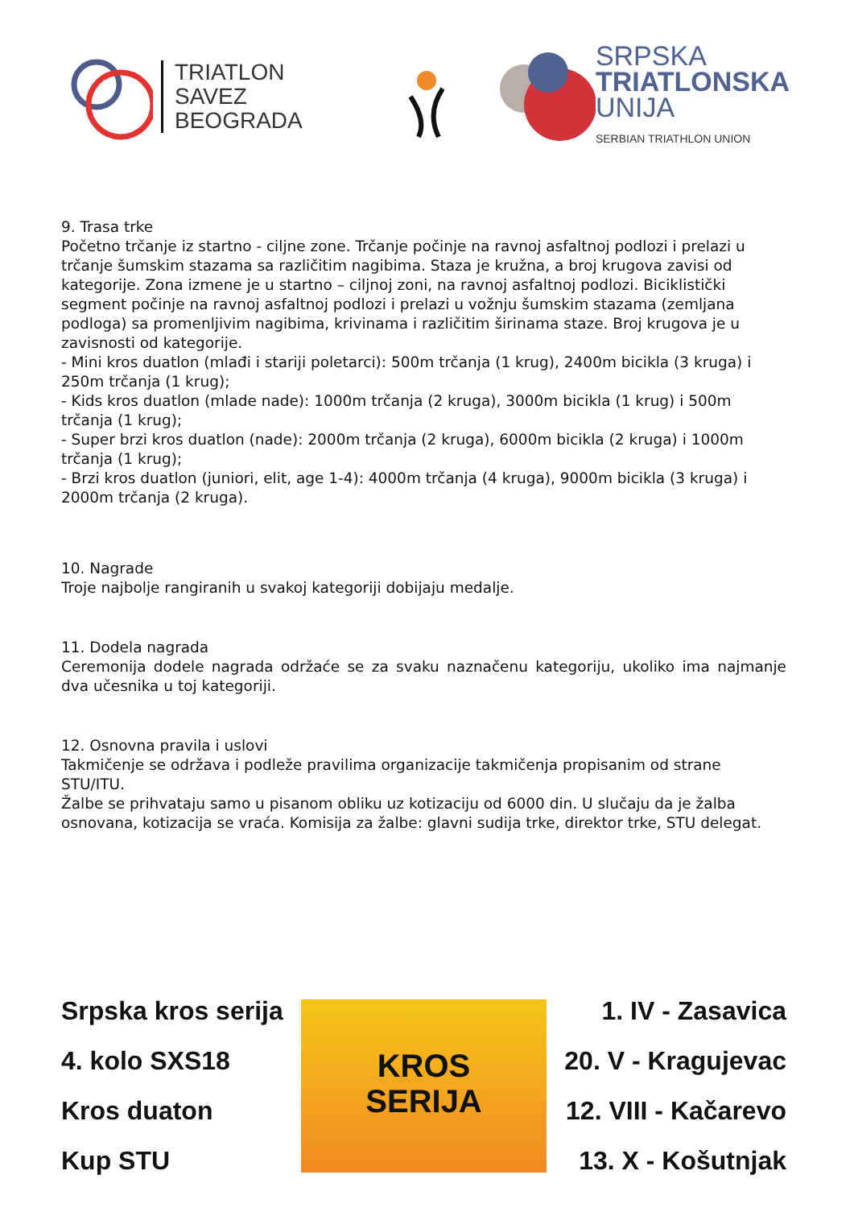TRIATLON SAVEZ
BEOGRADA
SRPSKA
TRIATLONSKA
UNIJA
SERBIAN TRIATHLON UNION
9. Trasa trke
Početno trčanje iz startno - ciljne zone. Trčanje počinje na ravnoj asfaltnoj podlozi i prelazi u trčanje šumskim stazama sa različitim nagibima. Staza je kružna, a broj krugova zavisi od kategorije. Zona izmene je u startno – ciljnoj zoni, na ravnoj asfaltnoj podlozi. Biciklistički segment počinje na ravnoj asfaltnoj podlozi i prelazi u vožnju šumskim stazama (zemljana podloga) sa promenljivim nagibima, krivinama i različitim širinama staze. Broj krugova je u zavisnosti od kategorije.
- Mini kros duatlon (mlađi i stariji poletarci): 500m trčanja (1 krug), 2400m bicikla (3 kruga) i 250m trčanja (1 krug);
- Kids kros duatlon (mlade nade): 1000m trčanja (2 kruga), 3000m bicikla (1 krug) i 500m trčanja (1 krug);
- Super brzi kros duatlon (nade): 2000m trčanja (2 kruga), 6000m bicikla (2 kruga) i 1000m trčanja (1 krug);
- Brzi kros duatlon (juniori, elit, age 1-4): 4000m trčanja (4 kruga), 9000m bicikla (3 kruga) i 2000m trčanja (2 kruga).
10. Nagrade
Troje najbolje rangiranih u svakoj kategoriji dobijaju medalje.
11. Dodela nagrada
Ceremonija dodele nagrada održaće se za svaku naznačenu kategoriju, ukoliko ima najmanje dva učesnika u toj kategoriji.
12. Osnovna pravila i uslovi
Takmičenje se održava i podleže pravilima organizacije takmičenja propisanim od strane STU/ITU.
Žalbe se prihvataju samo u pisanom obliku uz kotizaciju od 6000 din. U slučaju da je žalba osnovana, kotizacija se vraća. Komisija za žalbe: glavni sudija trke, direktor trke, STU delegat.
Srpska kros serija
4. kolo SXS18
Kros duaton
Kup STU
KROS
SERIJA
1. IV - Zasavica
20. V - Kragujevac
12. VIII - Kačarevo
13. X - Košutnjak